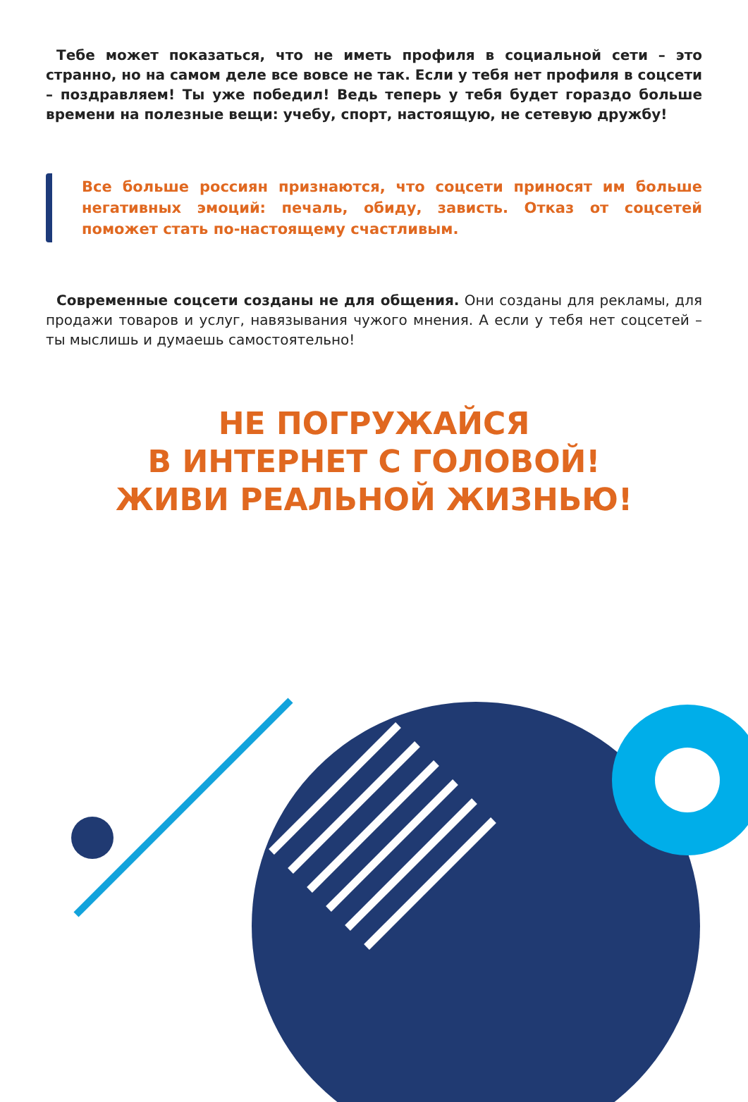Тебе может показаться, что не иметь профиля в социальной сети – это странно, но на самом деле все вовсе не так. Если у тебя нет профиля в соцсети – поздравляем! Ты уже победил! Ведь теперь у тебя будет гораздо больше времени на полезные вещи: учебу, спорт, настоящую, не сетевую дружбу!
Все больше россиян признаются, что соцсети приносят им больше негативных эмоций: печаль, обиду, зависть. Отказ от соцсетей поможет стать по-настоящему счастливым.
Современные соцсети созданы не для общения. Они созданы для рекламы, для продажи товаров и услуг, навязывания чужого мнения. А если у тебя нет соцсетей – ты мыслишь и думаешь самостоятельно!
НЕ ПОГРУЖАЙСЯ
В ИНТЕРНЕТ С ГОЛОВОЙ!
ЖИВИ РЕАЛЬНОЙ ЖИЗНЬЮ!